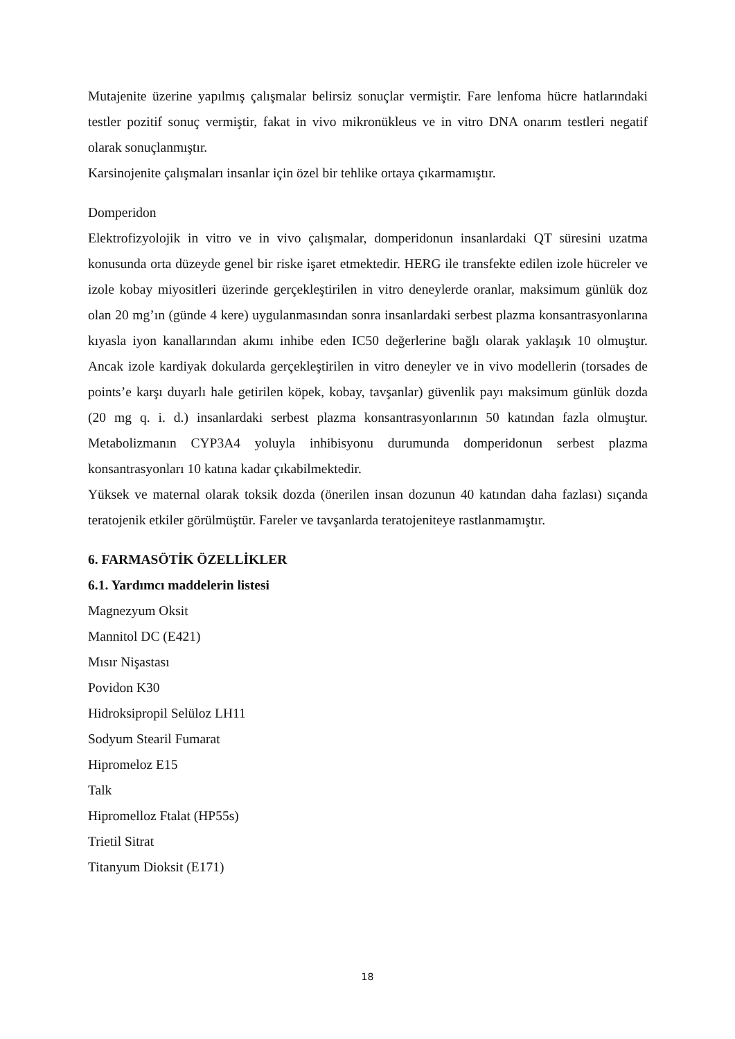Mutajenite üzerine yapılmış çalışmalar belirsiz sonuçlar vermiştir. Fare lenfoma hücre hatlarındaki testler pozitif sonuç vermiştir, fakat in vivo mikronükleus ve in vitro DNA onarım testleri negatif olarak sonuçlanmıştır.
Karsinojenite çalışmaları insanlar için özel bir tehlike ortaya çıkarmamıştır.
Domperidon
Elektrofizyolojik in vitro ve in vivo çalışmalar, domperidonun insanlardaki QT süresini uzatma konusunda orta düzeyde genel bir riske işaret etmektedir. HERG ile transfekte edilen izole hücreler ve izole kobay miyositleri üzerinde gerçekleştirilen in vitro deneylerde oranlar, maksimum günlük doz olan 20 mg’ın (günde 4 kere) uygulanmasından sonra insanlardaki serbest plazma konsantrasyonlarına kıyasla iyon kanallarından akımı inhibe eden IC50 değerlerine bağlı olarak yaklaşık 10 olmuştur. Ancak izole kardiyak dokularda gerçekleştirilen in vitro deneyler ve in vivo modellerin (torsades de points’e karşı duyarlı hale getirilen köpek, kobay, tavşanlar) güvenlik payı maksimum günlük dozda (20 mg q. i. d.) insanlardaki serbest plazma konsantrasyonlarının 50 katından fazla olmuştur. Metabolizmanın CYP3A4 yoluyla inhibisyonu durumunda domperidonun serbest plazma konsantrasyonları 10 katına kadar çıkabilmektedir.
Yüksek ve maternal olarak toksik dozda (önerilen insan dozunun 40 katından daha fazlası) sıçanda teratojenik etkiler görülmüştür. Fareler ve tavşanlarda teratojeniteye rastlanmamıştır.
6. FARMASÖTİK ÖZELLİKLER
6.1. Yardımcı maddelerin listesi
Magnezyum Oksit
Mannitol DC (E421)
Mısır Nişastası
Povidon K30
Hidroksipropil Selüloz LH11
Sodyum Stearil Fumarat
Hipromeloz E15
Talk
Hipromelloz Ftalat (HP55s)
Trietil Sitrat
Titanyum Dioksit (E171)
18